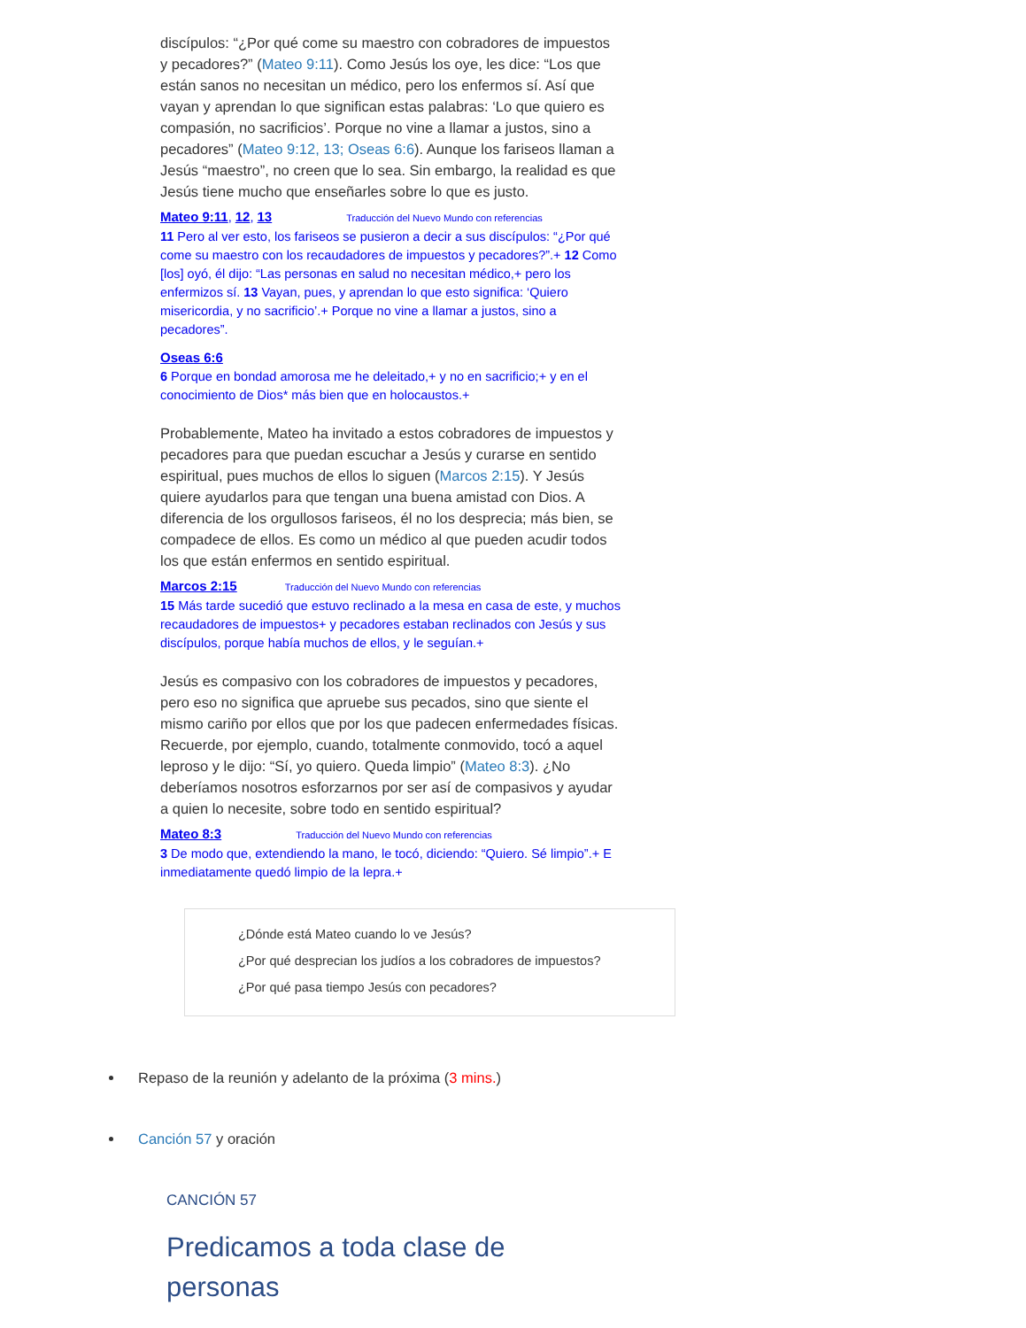discípulos: “¿Por qué come su maestro con cobradores de impuestos y pecadores?” (Mateo 9:11). Como Jesús los oye, les dice: “Los que están sanos no necesitan un médico, pero los enfermos sí. Así que vayan y aprendan lo que significan estas palabras: ‘Lo que quiero es compasión, no sacrificios’. Porque no vine a llamar a justos, sino a pecadores” (Mateo 9:12, 13; Oseas 6:6). Aunque los fariseos llaman a Jesús “maestro”, no creen que lo sea. Sin embargo, la realidad es que Jesús tiene mucho que enseñarles sobre lo que es justo.
Mateo 9:11, 12, 13 Traducción del Nuevo Mundo con referencias
11 Pero al ver esto, los fariseos se pusieron a decir a sus discípulos: “¿Por qué come su maestro con los recaudadores de impuestos y pecadores?”.+ 12 Como [los] oyó, él dijo: “Las personas en salud no necesitan médico,+ pero los enfermizos sí. 13 Vayan, pues, y aprendan lo que esto significa: ‘Quiero misericordia, y no sacrificio’.+ Porque no vine a llamar a justos, sino a pecadores”.
Oseas 6:6
6 Porque en bondad amorosa me he deleitado,+ y no en sacrificio;+ y en el conocimiento de Dios* más bien que en holocaustos.+
Probablemente, Mateo ha invitado a estos cobradores de impuestos y pecadores para que puedan escuchar a Jesús y curarse en sentido espiritual, pues muchos de ellos lo siguen (Marcos 2:15). Y Jesús quiere ayudarlos para que tengan una buena amistad con Dios. A diferencia de los orgullosos fariseos, él no los desprecia; más bien, se compadece de ellos. Es como un médico al que pueden acudir todos los que están enfermos en sentido espiritual.
Marcos 2:15 Traducción del Nuevo Mundo con referencias
15 Más tarde sucedió que estuvo reclinado a la mesa en casa de este, y muchos recaudadores de impuestos+ y pecadores estaban reclinados con Jesús y sus discípulos, porque había muchos de ellos, y le seguían.+
Jesús es compasivo con los cobradores de impuestos y pecadores, pero eso no significa que apruebe sus pecados, sino que siente el mismo cariño por ellos que por los que padecen enfermedades físicas. Recuerde, por ejemplo, cuando, totalmente conmovido, tocó a aquel leproso y le dijo: “Sí, yo quiero. Queda limpio” (Mateo 8:3). ¿No deberíamos nosotros esforzarnos por ser así de compasivos y ayudar a quien lo necesite, sobre todo en sentido espiritual?
Mateo 8:3 Traducción del Nuevo Mundo con referencias
3 De modo que, extendiendo la mano, le tocó, diciendo: “Quiero. Sé limpio”.+ E inmediatamente quedó limpio de la lepra.+
¿Dónde está Mateo cuando lo ve Jesús?
¿Por qué desprecian los judíos a los cobradores de impuestos?
¿Por qué pasa tiempo Jesús con pecadores?
Repaso de la reunión y adelanto de la próxima (3 mins.)
Canción 57 y oración
CANCIÓN 57
Predicamos a toda clase de personas